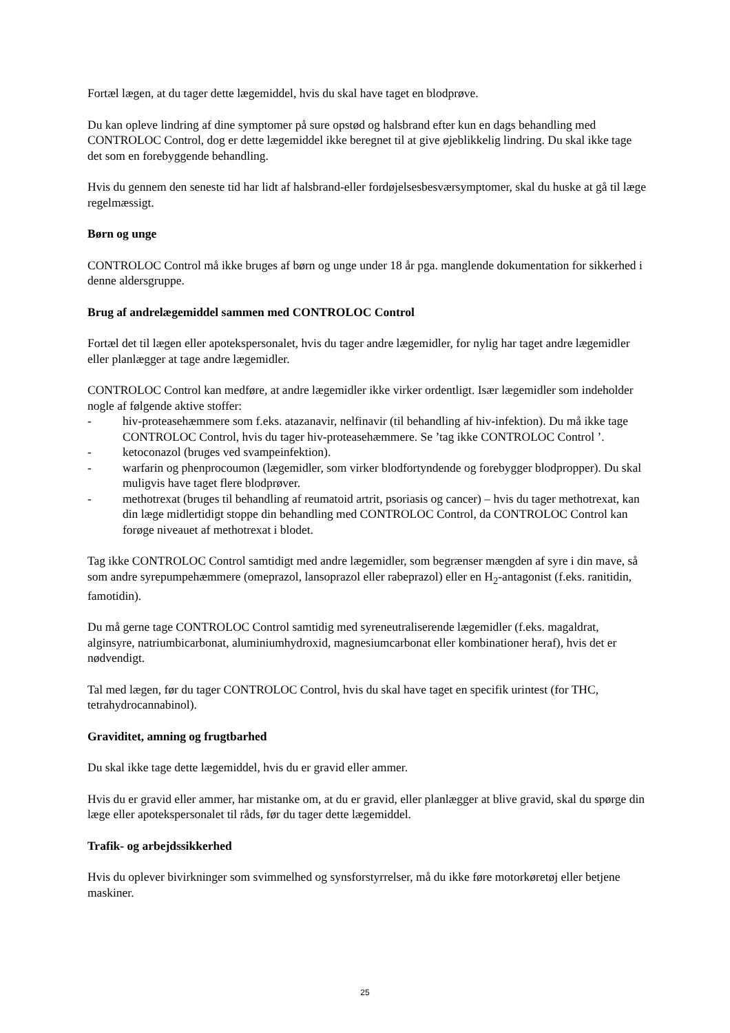Fortæl lægen, at du tager dette lægemiddel, hvis du skal have taget en blodprøve.
Du kan opleve lindring af dine symptomer på sure opstød og halsbrand efter kun en dags behandling med CONTROLOC Control, dog er dette lægemiddel ikke beregnet til at give øjeblikkelig lindring. Du skal ikke tage det som en forebyggende behandling.
Hvis du gennem den seneste tid har lidt af halsbrand-eller fordøjelsesbesværsymptomer, skal du huske at gå til læge regelmæssigt.
Børn og unge
CONTROLOC Control må ikke bruges af børn og unge under 18 år pga. manglende dokumentation for sikkerhed i denne aldersgruppe.
Brug af andrelægemiddel sammen med CONTROLOC Control
Fortæl det til lægen eller apotekspersonalet, hvis du tager andre lægemidler, for nylig har taget andre lægemidler eller planlægger at tage andre lægemidler.
CONTROLOC Control kan medføre, at andre lægemidler ikke virker ordentligt. Især lægemidler som indeholder nogle af følgende aktive stoffer:
- hiv-proteasehæmmere som f.eks. atazanavir, nelfinavir (til behandling af hiv-infektion). Du må ikke tage CONTROLOC Control, hvis du tager hiv-proteasehæmmere. Se ’tag ikke CONTROLOC Control ’.
- ketoconazol (bruges ved svampeinfektion).
- warfarin og phenprocoumon (lægemidler, som virker blodfortyndende og forebygger blodpropper). Du skal muligvis have taget flere blodprøver.
- methotrexat (bruges til behandling af reumatoid artrit, psoriasis og cancer) – hvis du tager methotrexat, kan din læge midlertidigt stoppe din behandling med CONTROLOC Control, da CONTROLOC Control kan forøge niveauet af methotrexat i blodet.
Tag ikke CONTROLOC Control samtidigt med andre lægemidler, som begrænser mængden af syre i din mave, så som andre syrepumpehæmmere (omeprazol, lansoprazol eller rabeprazol) eller en H<sub>2</sub>-antagonist (f.eks. ranitidin, famotidin).
Du må gerne tage CONTROLOC Control samtidig med syreneutraliserende lægemidler (f.eks. magaldrat, alginsyre, natriumbicarbonat, aluminiumhydroxid, magnesiumcarbonat eller kombinationer heraf), hvis det er nødvendigt.
Tal med lægen, før du tager CONTROLOC Control, hvis du skal have taget en specifik urintest (for THC, tetrahydrocannabinol).
Graviditet, amning og frugtbarhed
Du skal ikke tage dette lægemiddel, hvis du er gravid eller ammer.
Hvis du er gravid eller ammer, har mistanke om, at du er gravid, eller planlægger at blive gravid, skal du spørge din læge eller apotekspersonalet til råds, før du tager dette lægemiddel.
Trafik- og arbejdssikkerhed
Hvis du oplever bivirkninger som svimmelhed og synsforstyrrelser, må du ikke føre motorkøretøj eller betjene maskiner.
25